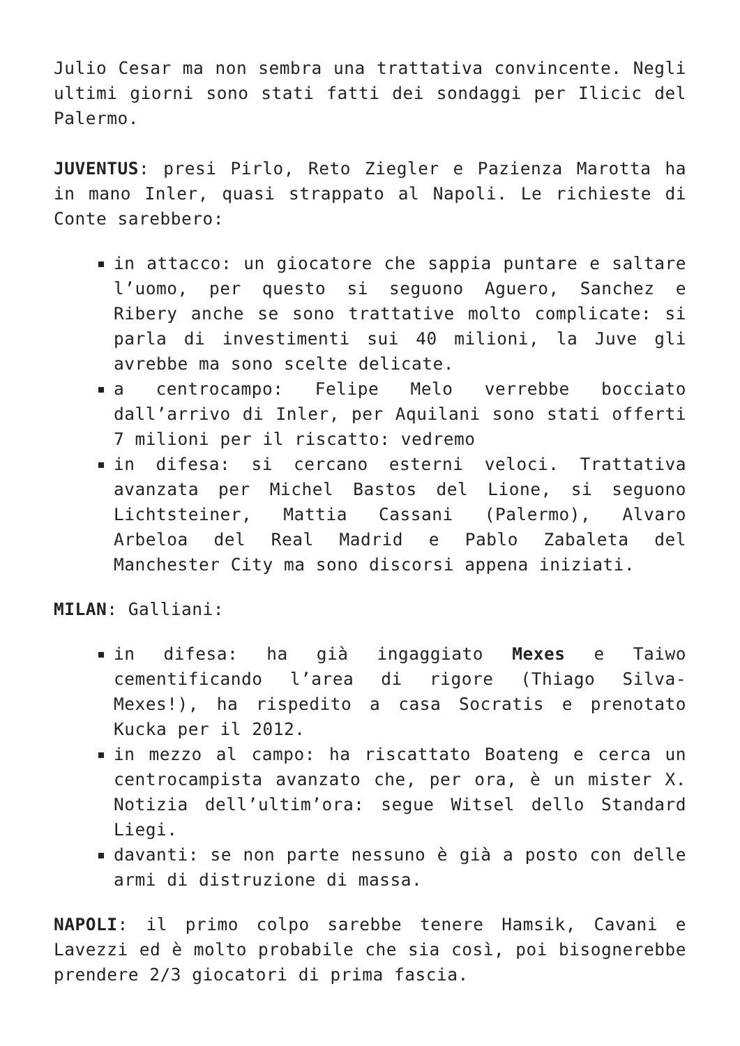Julio Cesar ma non sembra una trattativa convincente. Negli ultimi giorni sono stati fatti dei sondaggi per Ilicic del Palermo.
JUVENTUS: presi Pirlo, Reto Ziegler e Pazienza Marotta ha in mano Inler, quasi strappato al Napoli. Le richieste di Conte sarebbero:
in attacco: un giocatore che sappia puntare e saltare l’uomo, per questo si seguono Aguero, Sanchez e Ribery anche se sono trattative molto complicate: si parla di investimenti sui 40 milioni, la Juve gli avrebbe ma sono scelte delicate.
a centrocampo: Felipe Melo verrebbe bocciato dall’arrivo di Inler, per Aquilani sono stati offerti 7 milioni per il riscatto: vedremo
in difesa: si cercano esterni veloci. Trattativa avanzata per Michel Bastos del Lione, si seguono Lichtsteiner, Mattia Cassani (Palermo), Alvaro Arbeloa del Real Madrid e Pablo Zabaleta del Manchester City ma sono discorsi appena iniziati.
MILAN: Galliani:
in difesa: ha già ingaggiato Mexes e Taiwo cementificando l’area di rigore (Thiago Silva-Mexes!), ha rispedito a casa Socratis e prenotato Kucka per il 2012.
in mezzo al campo: ha riscattato Boateng e cerca un centrocampista avanzato che, per ora, è un mister X. Notizia dell’ultim’ora: segue Witsel dello Standard Liegi.
davanti: se non parte nessuno è già a posto con delle armi di distruzione di massa.
NAPOLI: il primo colpo sarebbe tenere Hamsik, Cavani e Lavezzi ed è molto probabile che sia così, poi bisognerebbe prendere 2/3 giocatori di prima fascia.